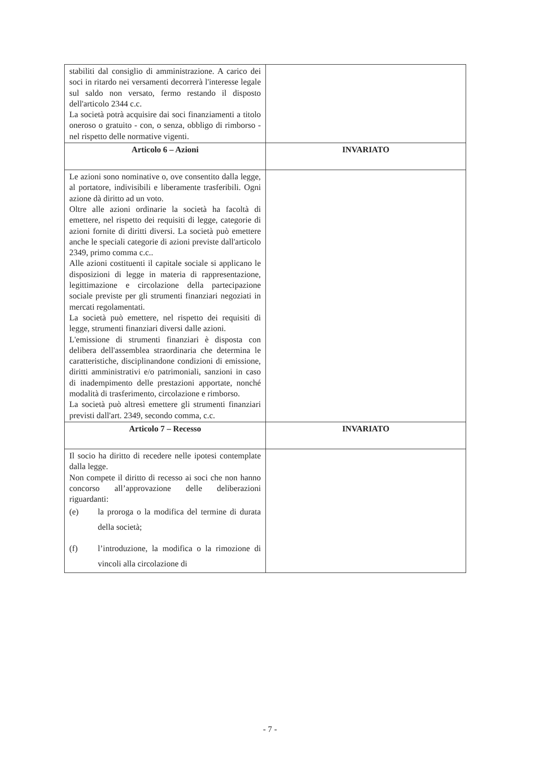| stabiliti dal consiglio di amministrazione. A carico dei soci in ritardo nei versamenti decorrerà l'interesse legale sul saldo non versato, fermo restando il disposto dell'articolo 2344 c.c. La società potrà acquisire dai soci finanziamenti a titolo oneroso o gratuito - con, o senza, obbligo di rimborso - nel rispetto delle normative vigenti. | |
| Articolo 6 – Azioni | INVARIATO |
| Le azioni sono nominative o, ove consentito dalla legge, al portatore, indivisibili e liberamente trasferibili. Ogni azione dà diritto ad un voto. Oltre alle azioni ordinarie la società ha facoltà di emettere, nel rispetto dei requisiti di legge, categorie di azioni fornite di diritti diversi. La società può emettere anche le speciali categorie di azioni previste dall'articolo 2349, primo comma c.c.. Alle azioni costituenti il capitale sociale si applicano le disposizioni di legge in materia di rappresentazione, legittimazione e circolazione della partecipazione sociale previste per gli strumenti finanziari negoziati in mercati regolamentati. La società può emettere, nel rispetto dei requisiti di legge, strumenti finanziari diversi dalle azioni. L'emissione di strumenti finanziari è disposta con delibera dell'assemblea straordinaria che determina le caratteristiche, disciplinandone condizioni di emissione, diritti amministrativi e/o patrimoniali, sanzioni in caso di inadempimento delle prestazioni apportate, nonché modalità di trasferimento, circolazione e rimborso. La società può altresì emettere gli strumenti finanziari previsti dall'art. 2349, secondo comma, c.c. | |
| Articolo 7 – Recesso | INVARIATO |
| Il socio ha diritto di recedere nelle ipotesi contemplate dalla legge. Non compete il diritto di recesso ai soci che non hanno concorso all’approvazione delle deliberazioni riguardanti: (e) la proroga o la modifica del termine di durata della società; (f) l’introduzione, la modifica o la rimozione di vincoli alla circolazione di | |
- 7 -